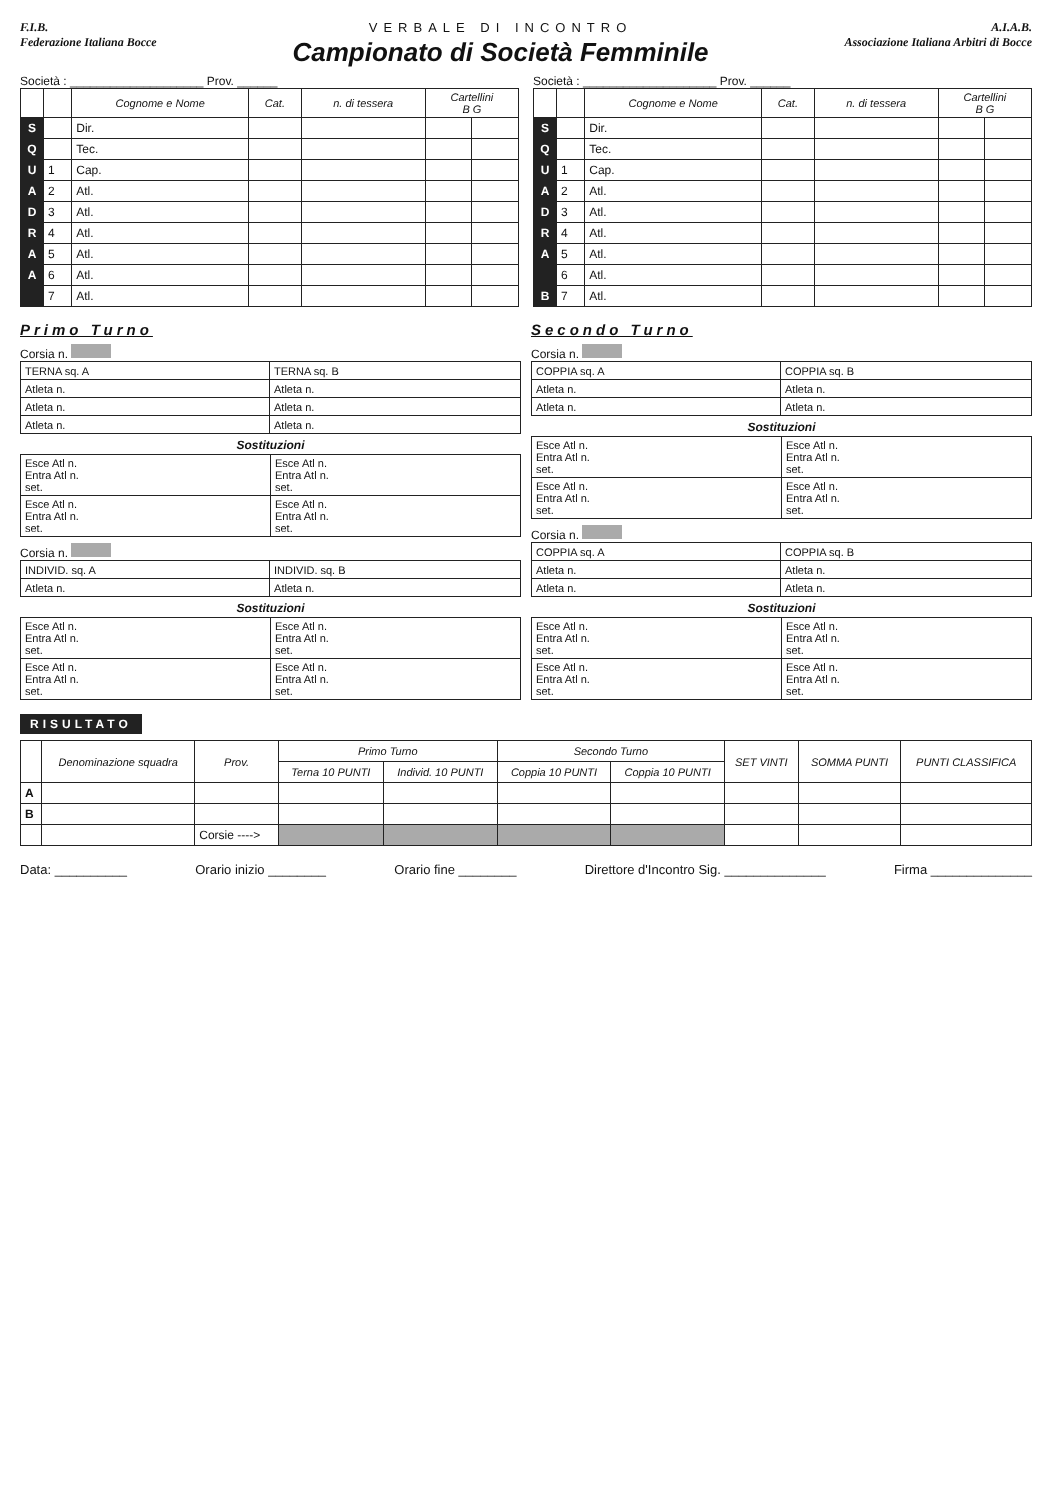F.I.B.
Federazione Italiana Bocce
VERBALE DI INCONTRO
Campionato di Società Femminile
A.I.A.B.
Associazione Italiana Arbitri di Bocce
Società : ____________________ Prov. ______
| | | Cognome e Nome | Cat. | n. di tessera | Cartellini B G | |
| --- | --- | --- | --- | --- | --- | --- |
| S | | Dir. | | | | |
| Q | | Tec. | | | | |
| U | 1 | Cap. | | | | |
| A | 2 | Atl. | | | | |
| D | 3 | Atl. | | | | |
| R | 4 | Atl. | | | | |
| A | 5 | Atl. | | | | |
| A | 6 | Atl. | | | | |
| | 7 | Atl. | | | | |
Società : ____________________ Prov. ______
| | | Cognome e Nome | Cat. | n. di tessera | Cartellini B G | |
| --- | --- | --- | --- | --- | --- | --- |
| S | | Dir. | | | | |
| Q | | Tec. | | | | |
| U | 1 | Cap. | | | | |
| A | 2 | Atl. | | | | |
| D | 3 | Atl. | | | | |
| R | 4 | Atl. | | | | |
| A | 5 | Atl. | | | | |
| | 6 | Atl. | | | | |
| B | 7 | Atl. | | | | |
Primo Turno
Corsia n.
| TERNA sq. A | TERNA sq. B |
| Atleta n. | Atleta n. |
| Atleta n. | Atleta n. |
| Atleta n. | Atleta n. |
Sostituzioni
| Esce Atl n. Entra Atl n. set. | Esce Atl n. Entra Atl n. set. |
| Esce Atl n. Entra Atl n. set. | Esce Atl n. Entra Atl n. set. |
Corsia n.
| INDIVID. sq. A | INDIVID. sq. B |
| Atleta n. | Atleta n. |
Sostituzioni
| Esce Atl n. Entra Atl n. set. | Esce Atl n. Entra Atl n. set. |
| Esce Atl n. Entra Atl n. set. | Esce Atl n. Entra Atl n. set. |
Secondo Turno
Corsia n.
| COPPIA sq. A | COPPIA sq. B |
| Atleta n. | Atleta n. |
| Atleta n. | Atleta n. |
Sostituzioni
| Esce Atl n. Entra Atl n. set. | Esce Atl n. Entra Atl n. set. |
| Esce Atl n. Entra Atl n. set. | Esce Atl n. Entra Atl n. set. |
Corsia n.
| COPPIA sq. A | COPPIA sq. B |
| Atleta n. | Atleta n. |
| Atleta n. | Atleta n. |
Sostituzioni
| Esce Atl n. Entra Atl n. set. | Esce Atl n. Entra Atl n. set. |
| Esce Atl n. Entra Atl n. set. | Esce Atl n. Entra Atl n. set. |
RISULTATO
| | Denominazione squadra | Prov. | Primo Turno | | Secondo Turno | | SET VINTI | SOMMA PUNTI | PUNTI CLASSIFICA |
| --- | --- | --- | --- | --- | --- | --- | --- | --- | --- |
| | | | Terna 10 PUNTI | Individ. 10 PUNTI | Coppia 10 PUNTI | Coppia 10 PUNTI | | | |
| A | | | | | | | | | |
| B | | | | | | | | | |
| | | Corsie ----> | | | | | | | |
Data: __________ Orario inizio ________ Orario fine ________ Direttore d'Incontro Sig. ______________ Firma ______________